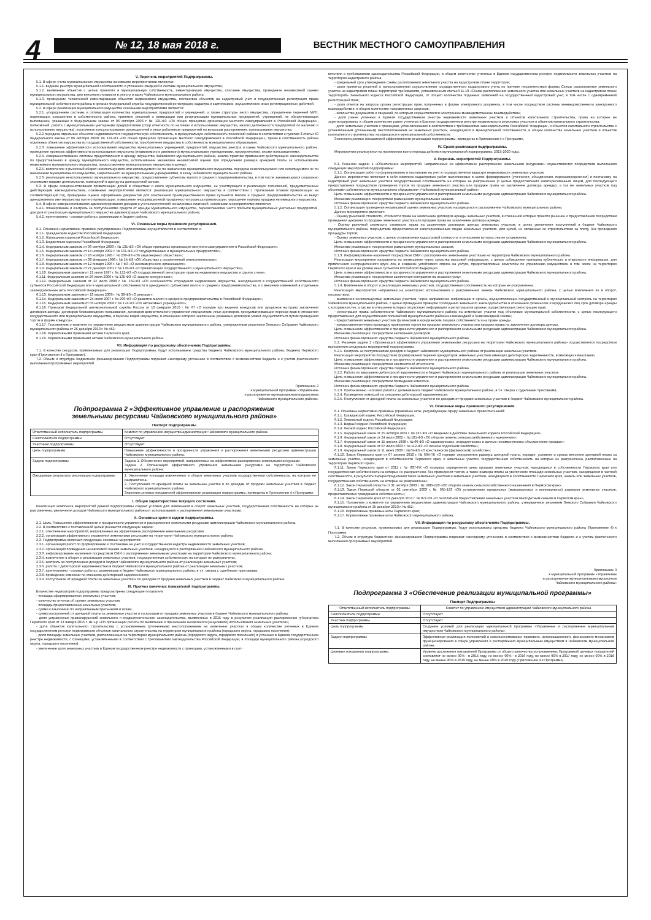4 № 12, 18 мая 2018 г.
ВЕСТНИК МЕСТНОГО САМОУПРАВЛЕНИЯ
V. Перечень мероприятий Подпрограммы.
5.1. В сфере учета муниципального имущества основными мероприятиями являются:
5.1.1. ведение реестра муниципальной собственности и уточнение сведений о составе муниципального имущества;
5.1.2. выявление объектов с целью принятия в муниципальную собственность, инвентаризация имущества, списание имущества, проведение независимой оценки муниципального имущества, для внесения стоимости в реестр и казну Чайковского муниципального района;
5.1.3. проведение технической инвентаризации объектов недвижимого имущества, постановка объектов на кадастровый учет и государственная регистрация права муниципальной собственности района в органах Федеральной службы государственной регистрации, кадастра и картографии, осуществление иных регистрационных действий.
5.2. В сфере реализации муниципального имущества основными мероприятиями являются:
5.2.1. упорядочение системы и оптимизация количества муниципальных предприятий и учреждений, а также структуры иного имущества, определение перечней МУП, подлежащих сохранению в собственности района, принятие решений о ликвидации или реорганизации муниципальных предприятий, учреждений, не обеспечивающих выполнение, указанных в Федеральном законе от 06 октября 2003 г. № 131-ФЗ «Об общих принципах организации местного самоуправления в Российской Федерации», полномочий, работа с муниципальными унитарными предприятиями (сбор отчетности по наличию и использованию имущества, анализ деятельности предприятий по наличию и использованию имущества), постоянное консультирование руководителей и иных работников предприятий по вопросам распоряжения, использования имущества;
5.2.2 передача отдельных объектов недвижимости в государственную собственность, в муниципальную собственность поселений района в соответствии с пунктом 3 статьи 50 Федерального закона от 06 октября 2003г. № 131-ФЗ «Об общих принципах организации местного самоуправления в Российской Федерации», прием в собственность района отдельных объектов имущества из государственной собственности, приобретение имущества в собственность муниципального образования;
5.2.3. повышение эффективности использования имущества муниципальных учреждений, предприятий, имущества реестра и казны Чайковского муниципального района, проведение проверок эффективности использования имущества (недвижимого и движимого) муниципальными учреждениями, предприятиями, иными пользователями.
5.2.4. совершенствование системы предоставления в аренду имущества Чайковского муниципального района, анализ практики применения действующего законодательства по предоставлению в аренду муниципального имущества, использование механизма независимой оценки при определении размера арендной платы за использование недвижимого муниципального имущества, предоставление муниципального имущества в аренду;
5.2.5. вовлечение в рыночный оборот неиспользуемого или используемого не по назначению муниципального имущества, передача неиспользуемого или используемого не по назначению муниципального имущества, закрепленного за муниципальными учреждениями, в казну Чайковского муниципального района;
5.2.6. реализация неиспользуемого муниципального имущества, предоставление субъектам малого и среднего предпринимательства, в том числе занимающимся социально значимыми видами деятельности, помещений в аренду на долгосрочной основе.
5.3. В сфере совершенствования приватизации долей в обществах и иного муниципального имущества, не участвующего в реализации полномочий, предусмотренных действующим законодательством, основными мероприятиями являются: реализация муниципального имущества в соответствии с Прогнозным планом приватизации на соответствующий год, проведение оценки, оформление документов для обеспечения преимущественного права субъектов малого и среднего предпринимательства на выкуп арендованного ими имущества при его приватизации, повышение информационной прозрачности процесса приватизации, упрощение порядка продажи неликвидного имущества.
5.4. В сфере совершенствования администрирования доходов и учета поступлений неналоговых платежей, основными мероприятиями являются:
5.4.1. планирование и контроль за поступлениями средств от аренды муниципального имущества, перечислениями части прибыли муниципальных унитарных предприятий, доходов от реализации муниципального имущества администрации Чайковского муниципального района;
5.4.2. претензионно - исковая работа с должниками в бюджет района.
VI. Основные меры правового регулирования.
6.1. Основное нормативное правовое регулирование Подпрограммы осуществляется в соответствии с:
6.1.1. Гражданским кодексом Российской Федерации;
6.1.2. Жилищным кодексом Российской Федерации;
6.1.3. Бюджетным кодексом Российской Федерации;
6.1.4. Федеральным законом от 06 октября 2003 г. № 131-ФЗ «Об общих принципах организации местного самоуправления в Российской Федерации»;
6.1.5. Федеральным законом от 14 ноября 2002 г. № 161-ФЗ «О государственных и муниципальных предприятиях»;
6.1.6. Федеральным законом от 26 ноября 1995 г. № 208-ФЗ «Об акционерных обществах»;
6.1.7. Федеральным законом от 08 февраля 1998 г. № 14-ФЗ «Об обществах с ограниченной ответственностью»;
6.1.8. Федеральным законом от 12 января 1996 г. № 7-ФЗ «О некоммерческих организациях»
6.1.9. Федеральным законом от 21 декабря 2001 г. № 178-ФЗ «О приватизации государственного и муниципального имущества»;
6.1.10. Федеральным законом от 21 июля 1997 г. № 122-ФЗ «О государственной регистрации прав на недвижимое имущество и сделок с ним»;
6.1.11. Федеральным законом от 26 июля 2006 г. № 135-ФЗ «О защите конкуренции»;
6.1.12. Федеральным законом от 22 июля 2008 г. № 159-ФЗ «Об особенностях отчуждения недвижимого имущества, находящегося в государственной собственности субъектов Российской Федерации или в муниципальной собственности и арендуемого субъектами малого и среднего предпринимательства, и о внесении изменений в отдельные законодательные акты Российской Федерации»;
6.1.13. Федеральным законом от 13 марта 2006 г. № 38-ФЗ «О рекламе»;
6.1.14. Федеральным законом от 24 июля 2007 г. № 209-ФЗ «О развитии малого и среднего предпринимательства в Российской Федерации»;
6.1.15. Федеральным законом от 03 ноября 2006 г. № 174-ФЗ «Об автономных учреждениях»;
6.1.16. Приказом Федеральной антимонопольной службы России от 10 февраля 2010 г. № 67 «О порядке про ведения конкурсов или аукционов на право заключения договоров аренды, договоров безвозмездного пользования, договоров доверительного управления имуществом, иных договоров, предусматривающих переход прав в отношении государственного или муниципального имущества, и перечне видов имущества, в отношении которого заключение указанных договоров может осуществляться путем проведения торгов в форме конкурса»;
6.1.17. Положением о комитете по управлению имуществом администрации Чайковского муниципального района, утвержденным решением Земского Собрания Чайковского муниципального района от 25 декабря 2013 г. № 452;
6.1.18. Нормативными правовыми актами Пермского края;
6.1.19. Нормативными правовыми актами Чайковского муниципального района.
VII. Информация по ресурсному обеспечению Подпрограммы.
7.1. В качестве ресурсов, привлекаемых для реализации Подпрограммы, будут использованы средства бюджета Чайковского муниципального района, бюджета Пермского края (Приложении 4 к Программе).
7.2. Объем и структура бюджетного финансирования Подпрограммы подлежат ежегодному уточнению в соответствии с возможностями бюджета и с учетом фактического выполнения программных мероприятий.
Приложение 2
к муниципальной программе «Управление
и распоряжение муниципальным имуществом
Чайковского муниципального района»
Подпрограмма 2 «Эффективное управление и распоряжение
земельными ресурсами Чайковского муниципального района»
Паспорт подпрограммы
| Ответственный исполнитель подпрограммы | Комитет по управлению имущества администрации Чайковского муниципального района |
| Соисполнители подпрограммы | Отсутствуют |
| Участники подпрограммы | Отсутствуют |
| Цель подпрограммы | Повышение эффективности и прозрачности управления и распоряжения земельными ресурсами администрации Чайковского муниципального района. |
| Задачи подпрограммы | Задача 1. Обеспечение мероприятий, направленных на эффективное распоряжение земельными ресурсами. Задача 2. Организация эффективного управления земельными ресурсами на территории Чайковского муниципального района. |
| Ожидаемые результаты реализации подпрограммы | 1. Увеличение площади вовлеченных в оборот земельных участков государственная собственность, на которые не разграничена. 2. Поступления от арендной платы за земельные участки и по доходам от продажи земельных участков в бюджет Чайковского муниципального района. Значения целевых показателей эффективности реализации подпрограммы, приведены в Приложении 4 к Программе. |
I. Общая характеристика текущего состояния.
Реализация комплекса мероприятий данной подпрограммы создает условия для: вовлечения в оборот земельных участков, государственная собственность на которые не разграничена, увеличения доходов Чайковского муниципального района от использования и распоряжения земельными участками.
II. Основные цели и задачи подпрограммы.
2.1. Цель: Повышение эффективности и прозрачности управления и распоряжения земельными ресурсами администрации Чайковского муниципального района.
2.2. В соответствии с поставленной целью решаются следующие задачи:
2.2.1. обеспечение мероприятий, направленных на эффективное распоряжение земельными ресурсами;
2.2.2. организация эффективного управления земельными ресурсами на территории Чайковского муниципального района.
2.3. Подпрограмма включает следующие основные мероприятия:
2.3.1. организация работ по формированию и постановке на учет в государственном кадастре недвижимости земельных участков;
2.3.2. организация проведения независимой оценки земельных участков, находящихся в распоряжении Чайковского муниципального района;
2.3.3. информирование населения посредством СМИ о распоряжении земельными участками на территории Чайковского муниципального района;
2.3.4. вовлечение в оборот и реализация земельных участков, государственная собственность на которые не разграничена;
2.3.5. контроль за поступлением доходов в бюджет Чайковского муниципального района от реализации земельных участков;
2.3.6. работа с дебиторской задолженностью в бюджет Чайковского муниципального района от реализации земельных участков;
2.3.7. претензионно - исковая работа с должниками в бюджет Чайковского муниципального района, в т.ч. сверка с судебными приставами;
2.3.8. проведение комиссии по списанию дебиторской задолженности;
2.3.9. поступление от арендной платы за земельные участки и по доходам от продажи земельных участков в бюджет Чайковского муниципального района.
III. Прогноз конечных показателей подпрограммы.
В качестве индикаторов подпрограммы предусмотрены следующие показатели:
- площадь сформированных земельных участков;
- количество отчетов об оценке земельных участков;
- площадь предоставленных земельных участков;
- сумма к взысканию по направленным претензиям и искам;
- сумма поступлений от арендной платы за земельные участки и по доходам от продажи земельных участков в бюджет Чайковского муниципального района;
- доля устраненных правонарушений земельного и градостроительного законодательства, выявленных в 2015 году в результате реализации распоряжения губернатора Пермского края от 13 января 2015 г. № 1-р «Об организации работы по выявлению и пресечению незаконного (нецелевого) использования земельных участков»;
- доля объектов капитального строительства с установленным (уточненным) местоположением на земельных участках в общем количестве учтенных в Едином государственном реестре недвижимости объектов капитального строительства на территории муниципального района (городского округа, городского поселения);
- доля площади земельных участков, расположенных на территории муниципального района (городского округа, городского поселения) и учтенных в Едином государственном реестре недвижимости, с границами, установленными в соответствии с требованиями законодательства Российской Федерации, в площади муниципального района (городского округа, городского поселения);
- увеличение доли земельных участков в Едином государственном реестре недвижимости с границами, установленными в соот-
ветствии с требованиями законодательства Российской Федерации, в общем количестве учтенных в Едином государственном реестре недвижимости земельных участков на территории кадастрового района;
- предельный срок утверждения схемы расположения земельного участка на кадастровом плане территории;
- доля принятых решений о приостановлении осуществления государственного кадастрового учета по причине несоответствия формы Схемы расположения земельного участка на кадастровом плане территории требованиям, установленным статьей 11.10 «Схема расположения земельного участка или земельных участков на кадастровом плане территорий» Земельного кодекса Российской Федерации, от общего количества поданных заявлений на государственный кадастровый учет, в том числе с одновременной регистрацией прав;
- доля ответов на запросы органа регистрации прав, полученных в форме электронного документа, в том числе посредством системы межведомственного электронного взаимодействия, в общем количестве направленных запросов;
- количество документов и сведений, по которым осуществляется электронное межведомственное взаимодействие;
- доля ранее учтенных в Едином государственном реестре недвижимости земельных участков и объектов капитального строительства, права на которые не зарегистрированы, в общем количестве ранее учтенных в Едином государственном реестре недвижимости земельных участков и объектов капитального строительства;
- доля земельных участков с границами, установленными в соответствии с требованиями законодательства Российской Федерации, и объектов капитального строительства с установленным (уточненным) местоположением на земельных участках, находящихся в муниципальной собственности, в общем количестве земельных участков и объектов капитального строительства, находящихся в муниципальной собственности.
Значения целевых показателей эффективности реализации подпрограммы, приведены в Приложении 4 к Программе.
IV. Сроки реализации подпрограммы.
Мероприятия реализуются на протяжении всего периода действия муниципальной подпрограммы: 2015-2020 годы.
V. Перечень мероприятий Подпрограммы.
5.1. Решение задачи 1 «Обеспечение мероприятий, направленных на эффективное распоряжение земельными ресурсами» осуществляется посредством выполнения следующих мероприятий подпрограммы:
5.1.1. Организация работ по формированию и постановке на учет в государственном кадастре недвижимости земельных участков.
Данное мероприятие включает в себя комплекс кадастровых работ выполняемых в целях формирования (уточнения, объединения, перераспределения) и постановку на кадастровый учет земельных участков государственная собственность на которые не разграничена (с целью предоставления заинтересованным лицам, для последующего предоставления посредством проведения торгов по продаже земельного участка или продаже права на заключение договора аренды), а так же земельных участков под объектами собственности муниципального образования «Чайковский муниципальный район».
Цель: повышение эффективности и прозрачности управления и распоряжения земельными ресурсами администрации Чайковского муниципального района.
Механизм реализации: посредством размещения муниципальных заказов.
Источник финансирования: средства бюджета Чайковского муниципального района.
5.1.2. Организация проведения независимой оценки земельных участков, находящихся в распоряжении Чайковского муниципального района.
Данное мероприятие включает:
- Оценку рыночной стоимости, стоимости права на заключение договоров аренды земельных участков, в отношении которых принято решение о предоставлении посредствам проведения аукциона по продаже земельного участка или продаже права на заключение договора аренды;
- Оценку рыночной стоимости, стоимости права на заключения договоров аренды земельных участков, в целях увеличения поступлений в бюджет Чайковского муниципального района, посредствам предоставления заинтересованным лицам земельных участков, для целей, не связанных со строительством за плату, без проведения процедуры торгов;
- Оценку земельных участков, с целью установления кадастровой стоимости, в отношении которых она не установлена.
Цель: повышение эффективности и прозрачности управления и распоряжения земельными ресурсами администрации Чайковского муниципального района.
Механизм реализации: посредством размещения муниципальных заказов.
Источник финансирования: средства бюджета Чайковского муниципального района.
5.1.3. Информирование населения посредством СМИ о распоряжении земельными участками на территории Чайковского муниципального района.
Реализация мероприятия направлена на оповещение через средства массовой информации, с целью соблюдения принципа публичности и открытости информации, для привлечения неопределенного круга лиц и создание устойчивого спроса на услуги, предоставляемые комитетом по управлению имуществом, в том числе на территории Пермского края и на уровни иных субъектов Российской Федерации.
Цель: повышение эффективности и прозрачности управления и распоряжения земельными ресурсами администрации Чайковского муниципального района.
Механизм реализации: посредством заключения контрактов на оказание услуг.
Источник финансирования: средства бюджета Чайковского муниципального района.
5.1.4. Вовлечение в оборот и реализация земельных участков, государственная собственность на которые не разграничена.
Реализация мероприятия направлена на мониторинг использования и разграничения земель Чайковского муниципального района, с целью вовлечения их в оборот, посредством:
- выявления неиспользуемых земельных участков, через направление информации в органы, осуществляющие государственный и муниципальный контроль на территории Чайковского муниципального района, с целью проведения проверки соблюдения земельного законодательства в отношении физических и юридических лиц срок договора аренды с которыми истек, а так же в отношении которых отсутствует информация о регистрации в органах осуществляющих регистрацию прав;
- регистрация права собственности Чайковского муниципального района на земельные участки под объектами муниципальной собственности, с целью последующего предоставления для осуществления полномочий муниципального района на возмездной и безвозмездной основе;
- предоставления земельных участков физическим и юридическим лицам в собственность и на праве аренды.
- предоставления через процедуру проведения торгов по продаже земельного участка или продаже права на заключение договора аренды.
Цель: повышение эффективности и прозрачности управления и распоряжения земельными ресурсами администрации Чайковского муниципального района.
Механизм реализации: посредством заключения договоров.
Источник финансирования: средства бюджета Чайковского муниципального района.
5.2. Решение задачи 2 «Организация эффективного управления земельными ресурсами на территории Чайковского муниципального района» осуществляется посредством выполнения следующих мероприятий подпрограммы:
5.2.1. Контроль за поступлениями доходов в бюджет Чайковского муниципального района от реализации земельных участков.
Реализация мероприятия посредством формирования перечня арендаторов земельных участков имеющих дебиторскую задолженность, возможную к взысканию.
Цель: повышение эффективности и прозрачности управления и распоряжения земельными ресурсами администрации Чайковского муниципального района.
Механизм реализации: посредством ежемесячной отчетности.
Источник финансирования: средства бюджета Чайковского муниципального района.
5.2.2. Работа по взысканию дебиторской задолженности в бюджет Чайковского муниципального района от реализации земельных участков.
Цель: повышение эффективности и прозрачности управления и распоряжения земельными ресурсами администрации Чайковского муниципального района.
Механизм реализации: посредством проведения комиссии.
Источник финансирования: средства бюджета Чайковского муниципального района.
5.2.3. Претензионно - исковая работа с должниками в бюджет Чайковского муниципального района, в т.ч. сверка с судебными приставами;
5.2.4. Проведение комиссий по списанию дебиторской задолженности;
5.2.5. Поступления от арендной платы за земельные участки и по доходам от продажи земельных участков в бюджет Чайковского муниципального района.
VI. Основные меры правового регулирования.
6.1. Основные нормативно-правовые (правовые) акты, регулирующие сферу земельных правоотношений:
6.1.1. Гражданский кодекс Российской Федерации;
6.1.2. Земельный кодекс Российской Федерации;
6.1.3. Водный кодекс Российской Федерации;
6.1.4. Лесной кодекс Российской Федерации;
6.1.5. Федеральный закон от 25 октября 2001 г. № 137-ФЗ «О введении в действие Земельного кодекса Российской Федерации»;
6.1.6. Федеральный закон от 24 июля 2002 г. № 101-ФЗ «Об обороте земель сельскохозяйственного назначения»;
6.1.7. Федеральный закон от 15 апреля 1998 г. № 66-ФЗ «О садоводческих, огороднических и дачных некоммерческих объединениях граждан»;
6.1.8. Федеральный закон от 07 июля 2003 г. № 112-ФЗ «О личном подсобном хозяйстве»;
6.1.9. Федеральный закон от 11 июня 2003 г. №74-ФЗ «О крестьянском (фермерском) хозяйстве»;
6.1.10. Закон Пермского края от 07 апреля 2010 г. № 604-ПК «О порядке определения размера арендной платы, порядке, условиях и сроках внесения арендной платы за земельные участки, находящиеся в собственности Пермского края, и земельные участки, государственная собственность на которые не разграничена, расположенные на территории Пермского края»;
6.1.11. Закон Пермского края от 2011 г. № 837-ПК «О порядках определения цены продажи земельных участков, находящихся в собственности Пермского края или государственная собственность на которые не разграничено, без проведения торгов, а также размера платы за увеличение площади земельных участков, находящихся в частной собственности, в результате перераспределения таких земельных участков и земельных участков, находящихся в собственности Пермского края, земель или земельных участков, государственная собственность на которые не разграничена»;
6.1.12. Закон Пермской области от 31 октября 2003 г. № 1080-220 «Об обороте земель сельскохозяйственного назначения в Пермском крае»;
6.1.13. Закон Пермской области от 02 сентября 2003 г. № 965-193 «Об установлении предельных (максимальных и минимальных) размеров земельных участков, предоставляемых гражданам в собственность»;
6.1.14. Закон Пермского края от 01 декабря 2011 г. № 871-ПК «О бесплатном предоставлении земельных участков многодетным семьям в Пермском крае»;
6.1.15. Положение о комитете по управлению имуществом администрации Чайковского муниципального района, утвержденное решением Земского Собрания Чайковского муниципального района от 25 декабря 2013 г. № 452;
6.1.16. Нормативные правовые акты Пермского края;
6.1.17. Нормативные правовые акты Чайковского муниципального района.
VII. Информация по ресурсному обеспечению Подпрограммы.
7.1. В качестве ресурсов, привлекаемых для реализации Подпрограммы, будут использованы средства бюджета Чайковского муниципального района (Приложение 4) к Программе.
7.2. Объем и структура бюджетного финансирования Подпрограммы подлежат ежегодному уточнению в соответствии с возможностями бюджета и с учетом фактического выполнения программных мероприятий.
Приложение 3
к муниципальной программе «Управление
и распоряжение муниципальным имуществом
Чайковского муниципального района»
Подпрограмма 3 «Обеспечение реализации муниципальной программы»
Паспорт Подпрограммы
| Ответственный исполнитель подпрограммы | Комитет по управлению имуществом администрации Чайковского муниципального района |
| Соисполнители подпрограммы | Отсутствуют |
| Участник подпрограммы | Отсутствуют |
| Цель подпрограммы | Создание условий для реализации муниципальной программы «Управление и распоряжение муниципальным имуществом Чайковского муниципального района». |
| Задачи подпрограммы | Эффективная реализация полномочий и совершенствование правового, организационного, финансового механизмов функционирования в сфере управления и распоряжения муниципальным имуществом в Чайковском муниципальном районе. |
| Целевые показатели подпрограммы | Уровень достижения показателей Программы от общего количества установленных Программой целевых показателей составляет не менее 90% - в 2015 году, не менее 90% - в 2016 году, не менее 90% в 2017 году, не менее 90% в 2018 году, не менее 90% в 2019 году, не менее 90% в 2020 году (Приложение 4 к Программе) |